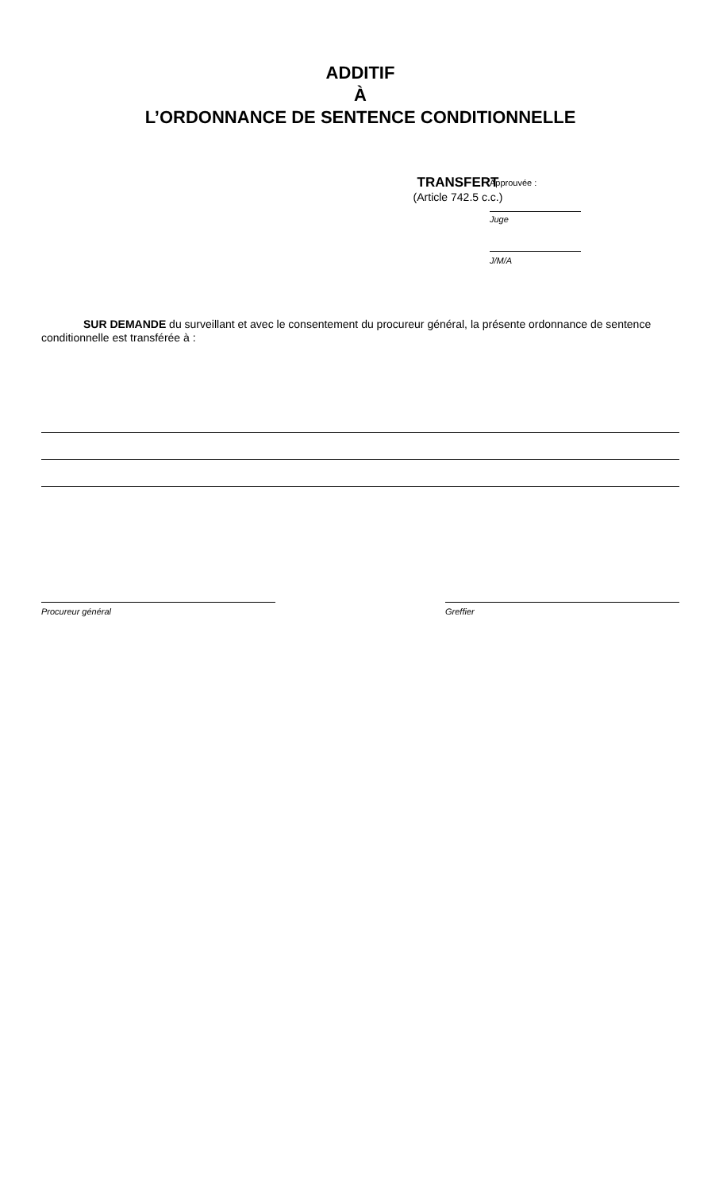ADDITIF
À
L’ORDONNANCE DE SENTENCE CONDITIONNELLE
TRANSFERT
(Article 742.5 c.c.)
Approuvée :
Juge
J/M/A
SUR DEMANDE du surveillant et avec le consentement du procureur général, la présente ordonnance de sentence conditionnelle est transférée à :
Procureur général Greffier